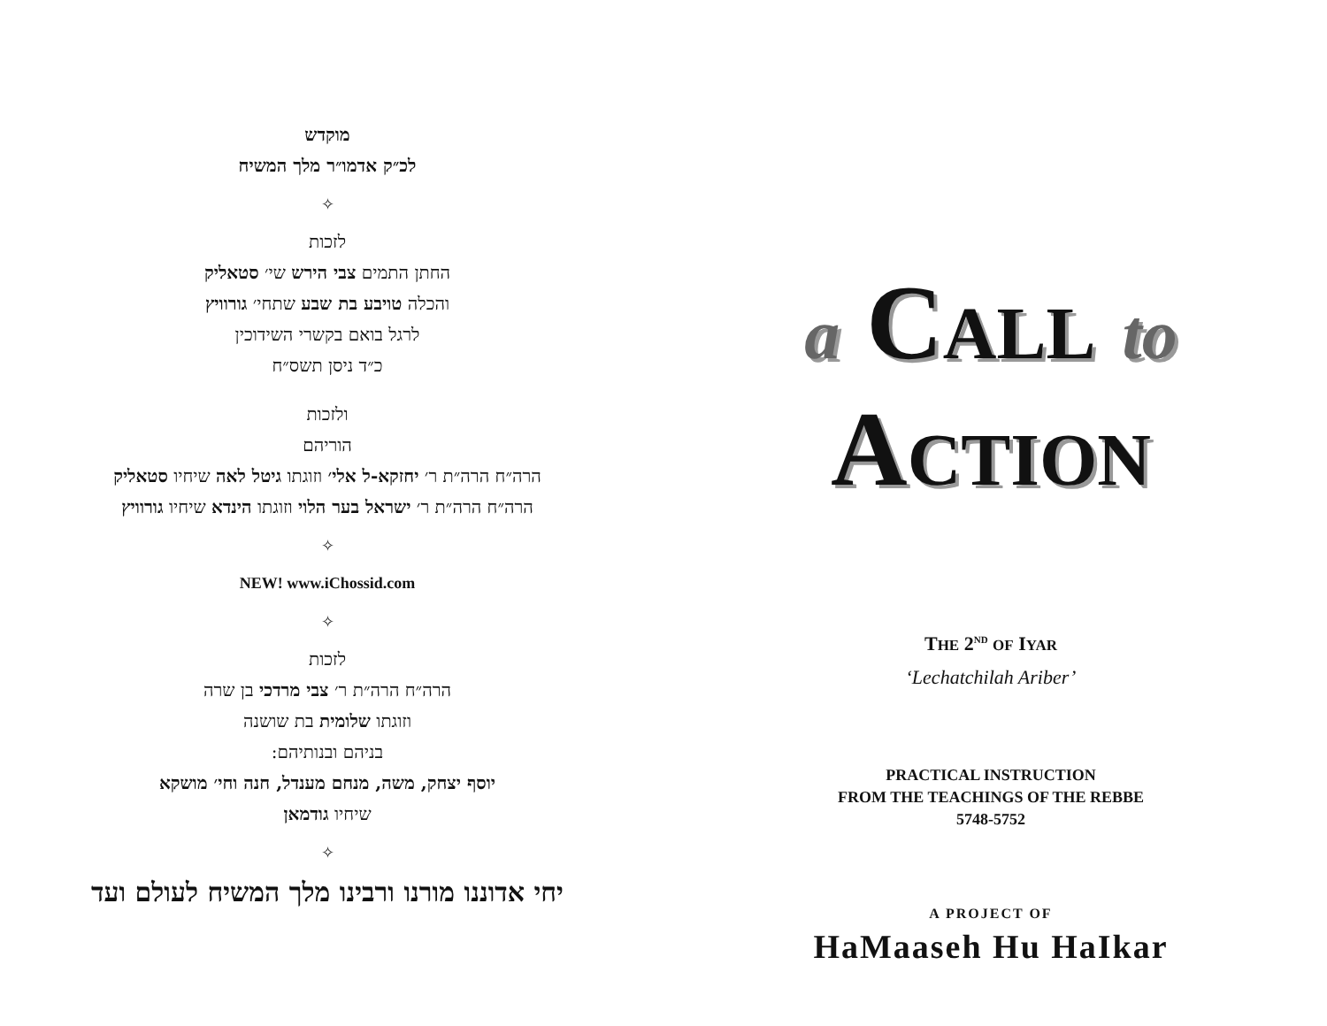מוקדש
לכ״ק אדמו״ר מלך המשיח
✧
לזכות
החתן התמים צבי הירש שי׳ סטאליק
והכלה טויבע בת שבע שתחי׳ גורוויץ
לרגל בואם בקשרי השידוכין
כ״ד ניסן תשס״ח
ולזכות
הוריהם
הרה״ח הרה״ת ר׳ יחזקא-ל אלי׳ וזוגתו גיטל לאה שיחיו סטאליק
הרה״ח הרה״ת ר׳ ישראל בער הלוי וזוגתו הינדא שיחיו גורוויץ
✧
NEW! www.iChossid.com
✧
לזכות
הרה״ח הרה״ת ר׳ צבי מרדכי בן שרה
וזוגתו שלומית בת שושנה
בניהם ובנותיהם:
יוסף יצחק, משה, מנחם מענדל, חנה וחי׳ מושקא
שיחיו גודמאן
✧
יחי אדוננו מורנו ורבינו מלך המשיח לעולם ועד
a CALL to
ACTION
THE 2<sup>ND</sup> OF IYAR
‘Lechatchilah Ariber’
PRACTICAL INSTRUCTION
FROM THE TEACHINGS OF THE REBBE
5748-5752
A PROJECT OF
HaMaaseh Hu HaIkar